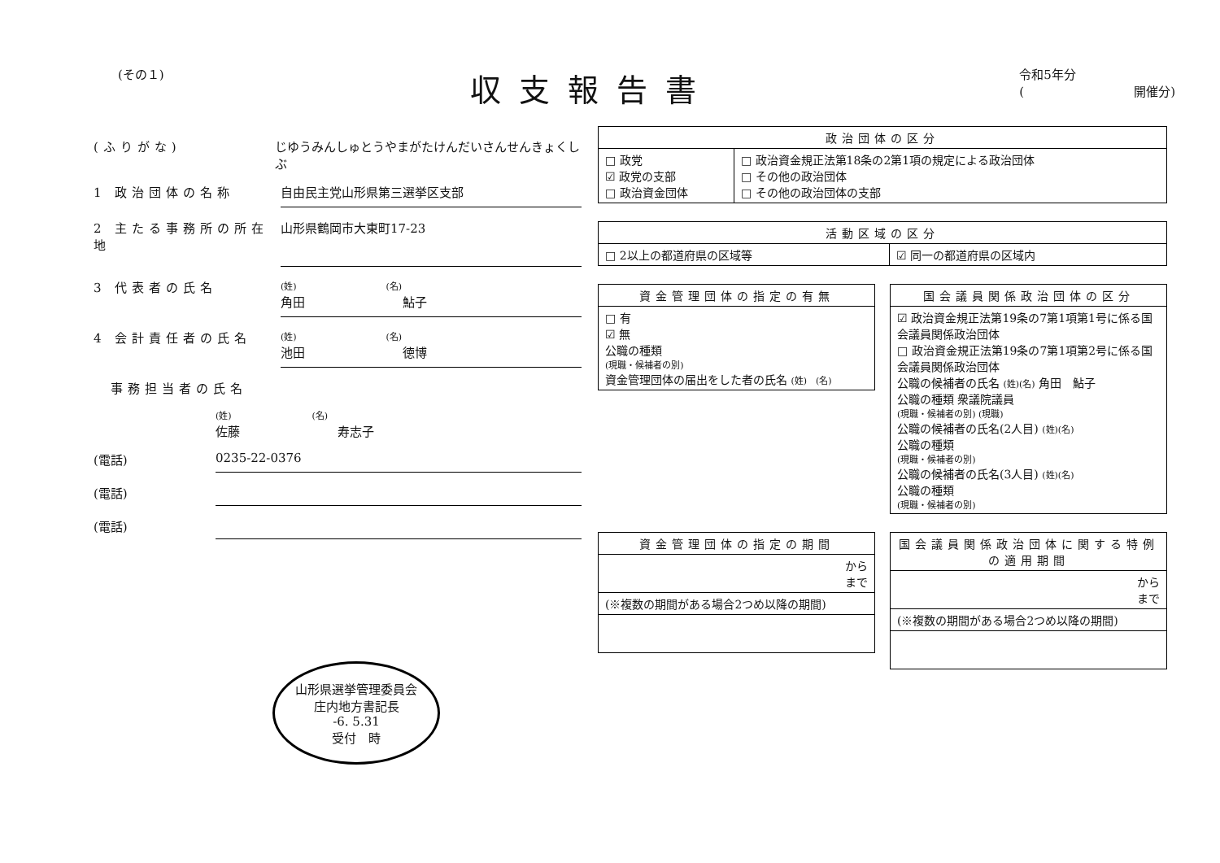(その１)
収支報告書
令和5年分
(　　　　　　　　　開催分)
(ふりがな) じゆうみんしゅとうやまがたけんだいさんせんきょくしぶ
1 政治団体の名称 自由民主党山形県第三選挙区支部
2 主たる事務所の所在地 山形県鶴岡市大東町17-23
3 代表者の氏名 (姓)　　　　　　　　　　(名)
角田　　　　　　　　鮎子
4 会計責任者の氏名 (姓)　　　　　　　　　　(名)
池田　　　　　　　　徳博
　事務担当者の氏名
(姓)　　　　　　　　　(名)
佐藤　　　　　　　　寿志子
(電話) 0235-22-0376
(電話)
(電話)
山形県選挙管理委員会
庄内地方書記長
-6. 5.31
受付　時
| 政治団体の区分 | |
| --- | --- |
| □ 政党 ☑ 政党の支部 □ 政治資金団体 | □ 政治資金規正法第18条の2第1項の規定による政治団体 □ その他の政治団体 □ その他の政治団体の支部 |
| 活動区域の区分 | |
| --- | --- |
| □ 2以上の都道府県の区域等 | ☑ 同一の都道府県の区域内 |
| 資金管理団体の指定の有無 |
| --- |
| □ 有 ☑ 無 公職の種類 (現職・候補者の別) 資金管理団体の届出をした者の氏名 (姓) (名) |
| 国会議員関係政治団体の区分 |
| --- |
| ☑ 政治資金規正法第19条の7第1項第1号に係る国会議員関係政治団体 □ 政治資金規正法第19条の7第1項第2号に係る国会議員関係政治団体 公職の候補者の氏名 (姓)(名) 角田 鮎子 公職の種類 衆議院議員 (現職・候補者の別) (現職) 公職の候補者の氏名(2人目) (姓)(名) 公職の種類 (現職・候補者の別) 公職の候補者の氏名(3人目) (姓)(名) 公職の種類 (現職・候補者の別) |
| 資金管理団体の指定の期間 |
| --- |
| から まで |
| (※複数の期間がある場合2つめ以降の期間) |
| 国会議員関係政治団体に関する特例の適用期間 |
| --- |
| から まで |
| (※複数の期間がある場合2つめ以降の期間) |